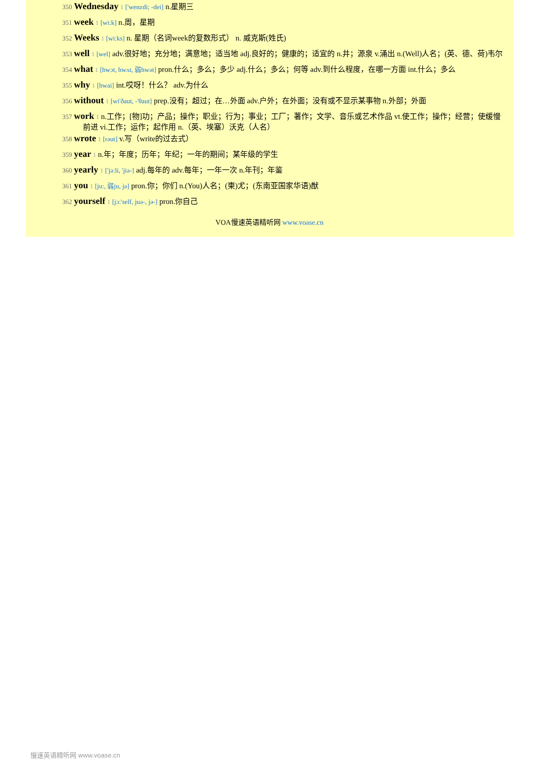350 Wednesday 1 ['wenzdi; -dei] n.星期三
351 week 1 [wi:k] n.周，星期
352 Weeks 1 [wi:ks] n. 星期（名词week的复数形式） n. 威克斯(姓氏)
353 well 1 [wel] adv.很好地；充分地；满意地；适当地 adj.良好的；健康的；适宜的 n.井；源泉 v.涌出 n.(Well)人名；(英、德、荷)韦尔
354 what 1 [hwɔt, hwʌt, 弱hwət] pron.什么；多么；多少 adj.什么；多么；何等 adv.到什么程度，在哪一方面 int.什么；多么
355 why 1 [hwai] int.哎呀！什么？ adv.为什么
356 without 1 [wi'ðaut, -'θaut] prep.没有；超过；在…外面 adv.户外；在外面；没有或不显示某事物 n.外部；外面
357 work 1 n.工作；[物]功；产品；操作；职业；行为；事业；工厂；著作；文学、音乐或艺术作品 vt.使工作；操作；经营；使缓慢前进 vi.工作；运作；起作用 n.（英、埃塞）沃克（人名）
358 wrote 1 [rəut] v.写（write的过去式）
359 year 1 n.年；年度；历年；年纪；一年的期间；某年级的学生
360 yearly 1 ['jə:li, 'jiə-] adj.每年的 adv.每年；一年一次 n.年刊；年鉴
361 you 1 [ju:, 弱ju, jə] pron.你；你们 n.(You)人名；(柬)尤；(东南亚国家华语)猷
362 yourself 1 [jɔ:'self, juə-, jə-] pron.你自己
VOA慢速英语精听网 www.voase.cn
慢速英语精听网 www.voase.cn